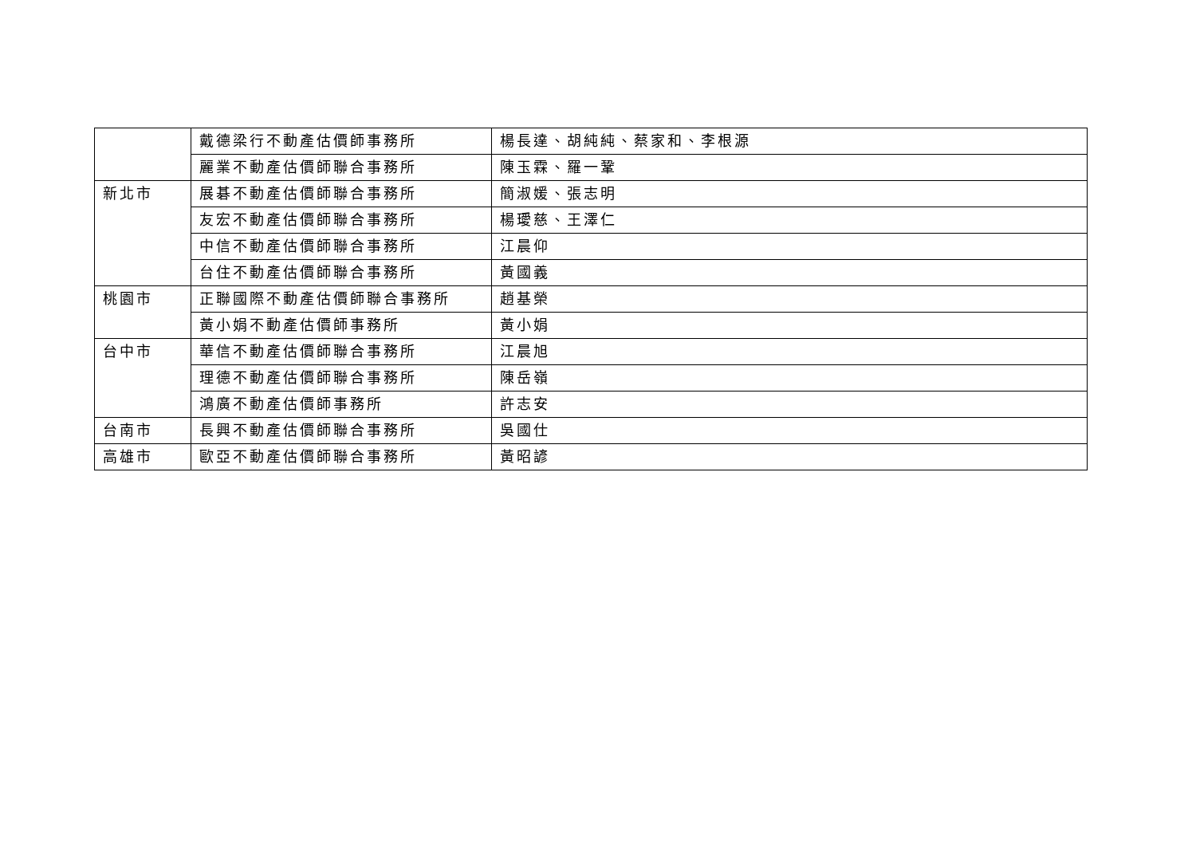| | 戴德梁行不動產估價師事務所 | 楊長達、胡純純、蔡家和、李根源 |
| | 麗業不動產估價師聯合事務所 | 陳玉霖、羅一鞏 |
| 新北市 | 展碁不動產估價師聯合事務所 | 簡淑媛、張志明 |
| | 友宏不動產估價師聯合事務所 | 楊璦慈、王澤仁 |
| | 中信不動產估價師聯合事務所 | 江晨仰 |
| | 台住不動產估價師聯合事務所 | 黃國義 |
| 桃園市 | 正聯國際不動產估價師聯合事務所 | 趙基榮 |
| | 黃小娟不動產估價師事務所 | 黃小娟 |
| 台中市 | 華信不動產估價師聯合事務所 | 江晨旭 |
| | 理德不動產估價師聯合事務所 | 陳岳嶺 |
| | 鴻廣不動產估價師事務所 | 許志安 |
| 台南市 | 長興不動產估價師聯合事務所 | 吳國仕 |
| 高雄市 | 歐亞不動產估價師聯合事務所 | 黃昭諺 |